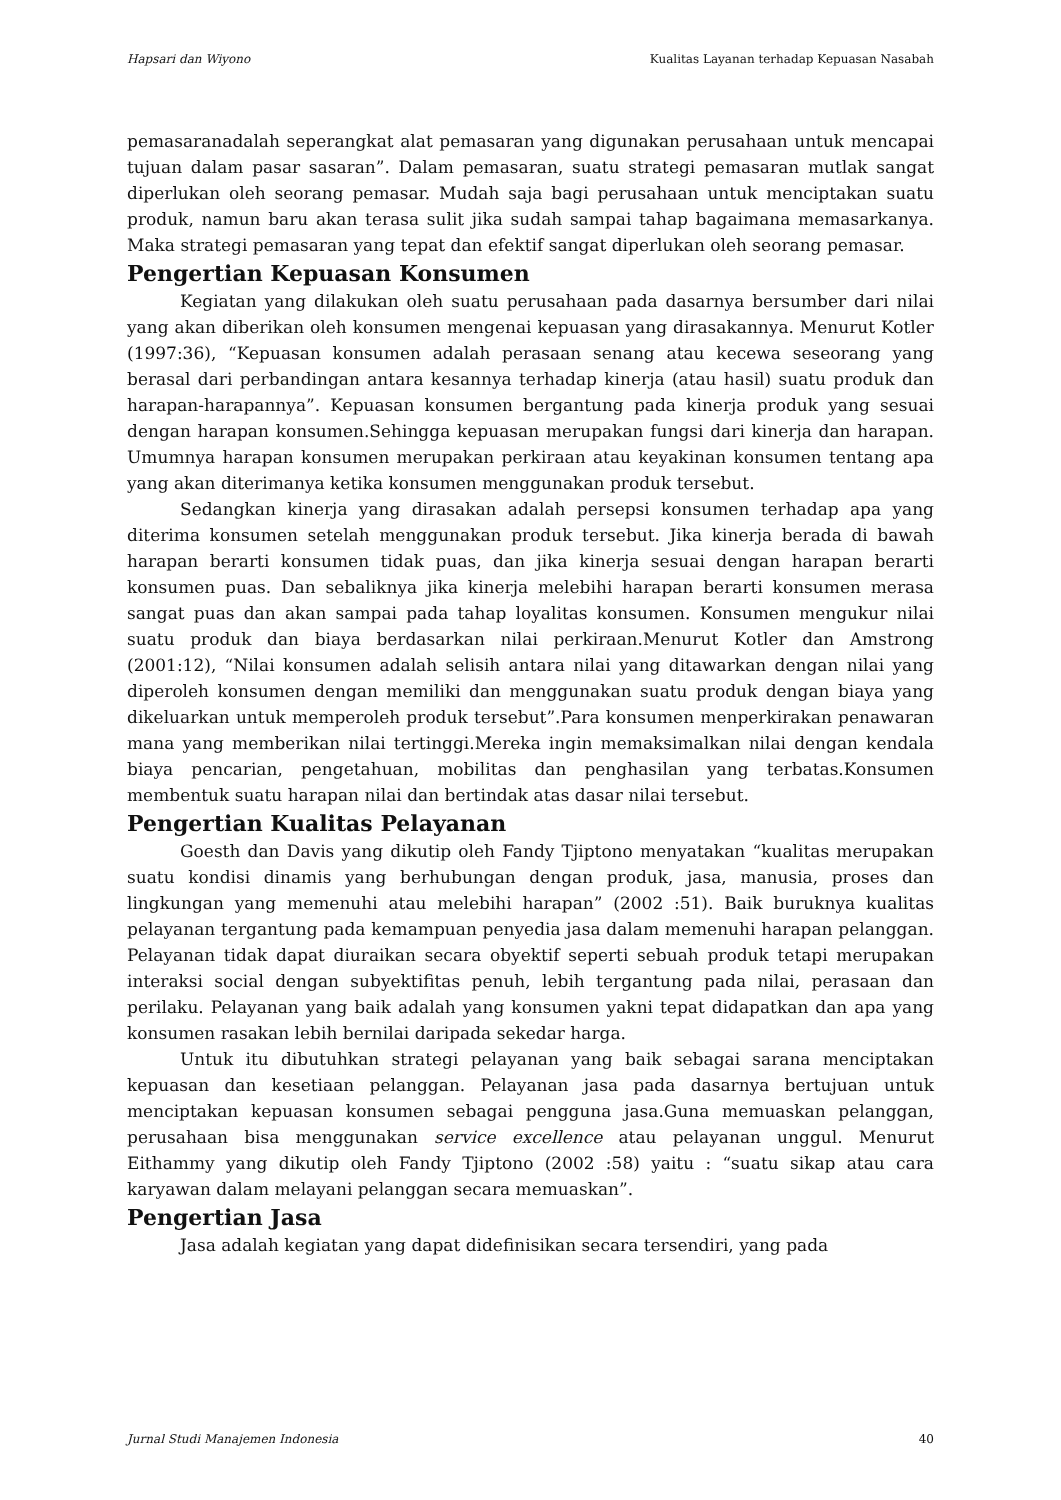Hapsari dan Wiyono Kualitas Layanan terhadap Kepuasan Nasabah
pemasaranadalah seperangkat alat pemasaran yang digunakan perusahaan untuk mencapai tujuan dalam pasar sasaran”. Dalam pemasaran, suatu strategi pemasaran mutlak sangat diperlukan oleh seorang pemasar. Mudah saja bagi perusahaan untuk menciptakan suatu produk, namun baru akan terasa sulit jika sudah sampai tahap bagaimana memasarkanya. Maka strategi pemasaran yang tepat dan efektif sangat diperlukan oleh seorang pemasar.
Pengertian Kepuasan Konsumen
Kegiatan yang dilakukan oleh suatu perusahaan pada dasarnya bersumber dari nilai yang akan diberikan oleh konsumen mengenai kepuasan yang dirasakannya. Menurut Kotler (1997:36), “Kepuasan konsumen adalah perasaan senang atau kecewa seseorang yang berasal dari perbandingan antara kesannya terhadap kinerja (atau hasil) suatu produk dan harapan-harapannya”. Kepuasan konsumen bergantung pada kinerja produk yang sesuai dengan harapan konsumen.Sehingga kepuasan merupakan fungsi dari kinerja dan harapan. Umumnya harapan konsumen merupakan perkiraan atau keyakinan konsumen tentang apa yang akan diterimanya ketika konsumen menggunakan produk tersebut.
Sedangkan kinerja yang dirasakan adalah persepsi konsumen terhadap apa yang diterima konsumen setelah menggunakan produk tersebut. Jika kinerja berada di bawah harapan berarti konsumen tidak puas, dan jika kinerja sesuai dengan harapan berarti konsumen puas. Dan sebaliknya jika kinerja melebihi harapan berarti konsumen merasa sangat puas dan akan sampai pada tahap loyalitas konsumen. Konsumen mengukur nilai suatu produk dan biaya berdasarkan nilai perkiraan.Menurut Kotler dan Amstrong (2001:12), “Nilai konsumen adalah selisih antara nilai yang ditawarkan dengan nilai yang diperoleh konsumen dengan memiliki dan menggunakan suatu produk dengan biaya yang dikeluarkan untuk memperoleh produk tersebut”.Para konsumen menperkirakan penawaran mana yang memberikan nilai tertinggi.Mereka ingin memaksimalkan nilai dengan kendala biaya pencarian, pengetahuan, mobilitas dan penghasilan yang terbatas.Konsumen membentuk suatu harapan nilai dan bertindak atas dasar nilai tersebut.
Pengertian Kualitas Pelayanan
Goesth dan Davis yang dikutip oleh Fandy Tjiptono menyatakan “kualitas merupakan suatu kondisi dinamis yang berhubungan dengan produk, jasa, manusia, proses dan lingkungan yang memenuhi atau melebihi harapan” (2002 :51). Baik buruknya kualitas pelayanan tergantung pada kemampuan penyedia jasa dalam memenuhi harapan pelanggan. Pelayanan tidak dapat diuraikan secara obyektif seperti sebuah produk tetapi merupakan interaksi social dengan subyektifitas penuh, lebih tergantung pada nilai, perasaan dan perilaku. Pelayanan yang baik adalah yang konsumen yakni tepat didapatkan dan apa yang konsumen rasakan lebih bernilai daripada sekedar harga.
Untuk itu dibutuhkan strategi pelayanan yang baik sebagai sarana menciptakan kepuasan dan kesetiaan pelanggan. Pelayanan jasa pada dasarnya bertujuan untuk menciptakan kepuasan konsumen sebagai pengguna jasa.Guna memuaskan pelanggan, perusahaan bisa menggunakan service excellence atau pelayanan unggul. Menurut Eithammy yang dikutip oleh Fandy Tjiptono (2002 :58) yaitu : “suatu sikap atau cara karyawan dalam melayani pelanggan secara memuaskan”.
Pengertian Jasa
Jasa adalah kegiatan yang dapat didefinisikan secara tersendiri, yang pada
Jurnal Studi Manajemen Indonesia 40